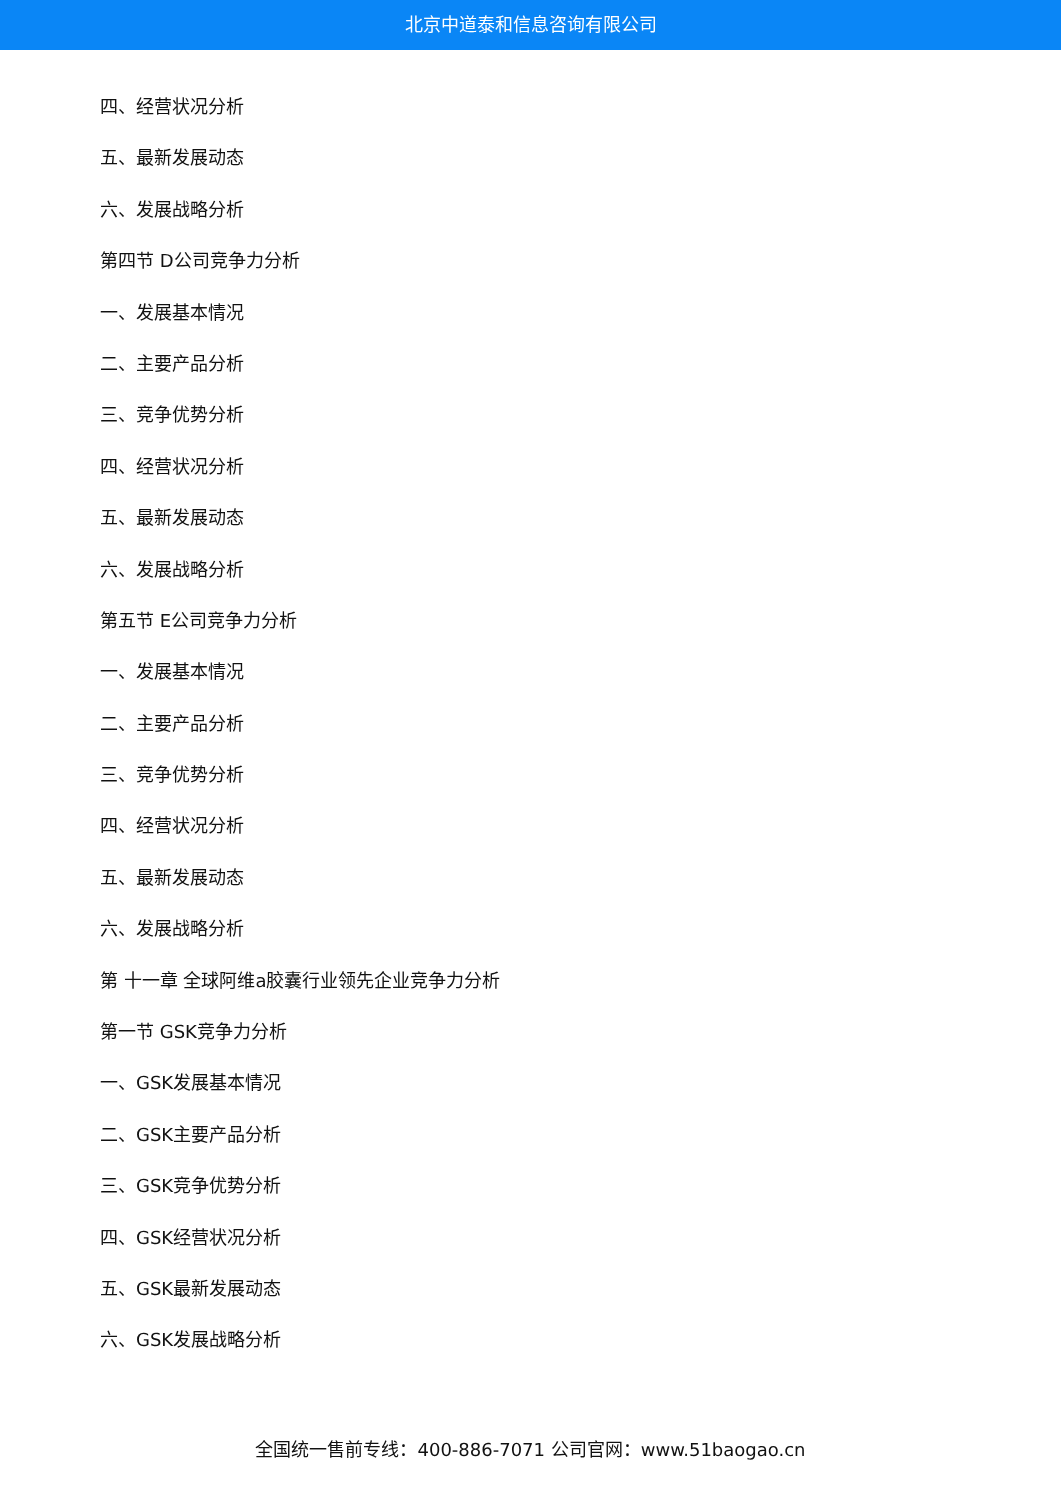北京中道泰和信息咨询有限公司
四、经营状况分析
五、最新发展动态
六、发展战略分析
第四节 D公司竞争力分析
一、发展基本情况
二、主要产品分析
三、竞争优势分析
四、经营状况分析
五、最新发展动态
六、发展战略分析
第五节 E公司竞争力分析
一、发展基本情况
二、主要产品分析
三、竞争优势分析
四、经营状况分析
五、最新发展动态
六、发展战略分析
第 十一章 全球阿维a胶囊行业领先企业竞争力分析
第一节 GSK竞争力分析
一、GSK发展基本情况
二、GSK主要产品分析
三、GSK竞争优势分析
四、GSK经营状况分析
五、GSK最新发展动态
六、GSK发展战略分析
全国统一售前专线：400-886-7071 公司官网：www.51baogao.cn